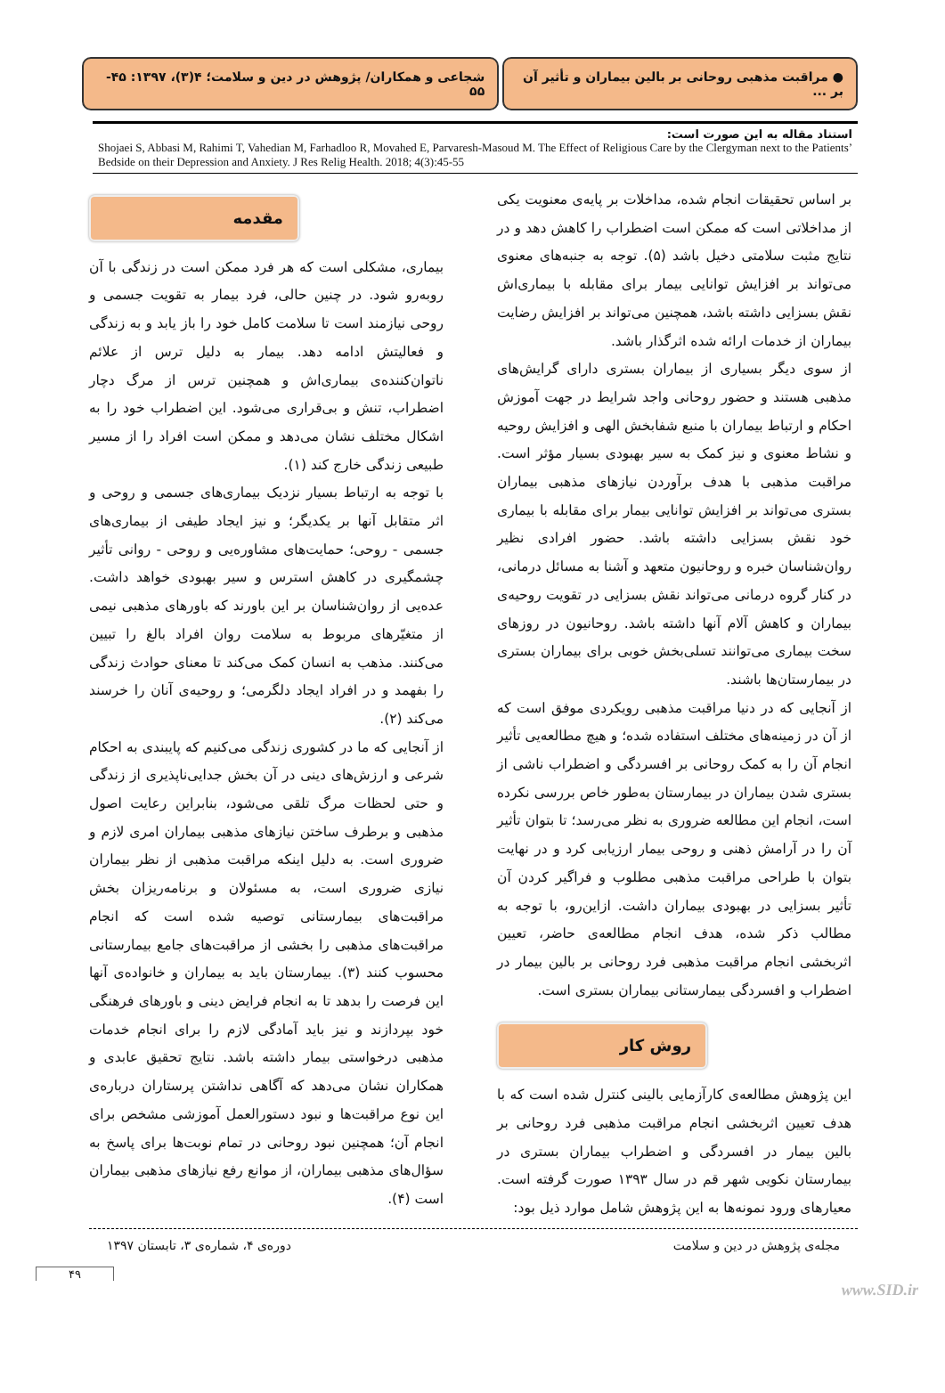● مراقبت مذهبی روحانی بر بالین بیماران و تأثیر آن بر ...
شجاعی و همکاران/ پژوهش در دین و سلامت؛ ۴(۳)، ۱۳۹۷: ۴۵- ۵۵
استناد مقاله به این صورت است:
Shojaei S, Abbasi M, Rahimi T, Vahedian M, Farhadloo R, Movahed E, Parvaresh-Masoud M. The Effect of Religious Care by the Clergyman next to the Patients’ Bedside on their Depression and Anxiety. J Res Relig Health. 2018; 4(3):45-55
مقدمه
بیماری، مشکلی است که هر فرد ممکن است در زندگی با آن روبه‌رو شود. در چنین حالی، فرد بیمار به تقویت جسمی و روحی نیازمند است تا سلامت کامل خود را باز یابد و به زندگی و فعالیتش ادامه دهد. بیمار به دلیل ترس از علائم ناتوان‌کننده‌ی بیماری‌اش و همچنین ترس از مرگ دچار اضطراب، تنش و بی‌قراری می‌شود. این اضطراب خود را به اشکال مختلف نشان می‌دهد و ممکن است افراد را از مسیر طبیعی زندگی خارج کند (۱).
با توجه به ارتباط بسیار نزدیک بیماری‌های جسمی و روحی و اثر متقابل آنها بر یکدیگر؛ و نیز ایجاد طیفی از بیماری‌های جسمی - روحی؛ حمایت‌های مشاوره‌یی و روحی - روانی تأثیر چشمگیری در کاهش استرس و سیر بهبودی خواهد داشت. عده‌یی از روان‌شناسان بر این باورند که باورهای مذهبی نیمی از متغیّرهای مربوط به سلامت روان افراد بالغ را تبیین می‌کنند. مذهب به انسان کمک می‌کند تا معنای حوادث زندگی را بفهمد و در افراد ایجاد دلگرمی؛ و روحیه‌ی آنان را خرسند می‌کند (۲).
از آنجایی که ما در کشوری زندگی می‌کنیم که پایبندی به احکام شرعی و ارزش‌های دینی در آن بخش جدایی‌ناپذیری از زندگی و حتی لحظات مرگ تلقی می‌شود، بنابراین رعایت اصول مذهبی و برطرف ساختن نیازهای مذهبی بیماران امری لازم و ضروری است. به دلیل اینکه مراقبت مذهبی از نظر بیماران نیازی ضروری است، به مسئولان و برنامه‌ریزان بخش مراقبت‌های بیمارستانی توصیه شده است که انجام مراقبت‌های مذهبی را بخشی از مراقبت‌های جامع بیمارستانی محسوب کنند (۳). بیمارستان باید به بیماران و خانواده‌ی آنها این فرصت را بدهد تا به انجام فرایض دینی و باورهای فرهنگی خود بپردازند و نیز باید آمادگی لازم را برای انجام خدمات مذهبی درخواستی بیمار داشته باشد. نتایج تحقیق عابدی و همکاران نشان می‌دهد که آگاهی نداشتن پرستاران درباره‌ی این نوع مراقبت‌ها و نبود دستورالعمل آموزشی مشخص برای انجام آن؛ همچنین نبود روحانی در تمام نوبت‌ها برای پاسخ به سؤال‌های مذهبی بیماران، از موانع رفع نیازهای مذهبی بیماران است (۴).
بر اساس تحقیقات انجام شده، مداخلات بر پایه‌ی معنویت یکی از مداخلاتی است که ممکن است اضطراب را کاهش دهد و در نتایج مثبت سلامتی دخیل باشد (۵). توجه به جنبه‌های معنوی می‌تواند بر افزایش توانایی بیمار برای مقابله با بیماری‌اش نقش بسزایی داشته باشد، همچنین می‌تواند بر افزایش رضایت بیماران از خدمات ارائه شده اثرگذار باشد.
از سوی دیگر بسیاری از بیماران بستری دارای گرایش‌های مذهبی هستند و حضور روحانی واجد شرایط در جهت آموزش احکام و ارتباط بیماران با منبع شفابخش الهی و افزایش روحیه و نشاط معنوی و نیز کمک به سیر بهبودی بسیار مؤثر است. مراقبت مذهبی با هدف برآوردن نیازهای مذهبی بیماران بستری می‌تواند بر افزایش توانایی بیمار برای مقابله با بیماری خود نقش بسزایی داشته باشد. حضور افرادی نظیر روان‌شناسان خبره و روحانیون متعهد و آشنا به مسائل درمانی، در کنار گروه درمانی می‌تواند نقش بسزایی در تقویت روحیه‌ی بیماران و کاهش آلام آنها داشته باشد. روحانیون در روزهای سخت بیماری می‌توانند تسلی‌بخش خوبی برای بیماران بستری در بیمارستان‌ها باشند.
از آنجایی که در دنیا مراقبت مذهبی رویکردی موفق است که از آن در زمینه‌های مختلف استفاده شده؛ و هیچ مطالعه‌یی تأثیر انجام آن را به کمک روحانی بر افسردگی و اضطراب ناشی از بستری شدن بیماران در بیمارستان به‌طور خاص بررسی نکرده است، انجام این مطالعه ضروری به نظر می‌رسد؛ تا بتوان تأثیر آن را در آرامش ذهنی و روحی بیمار ارزیابی کرد و در نهایت بتوان با طراحی مراقبت مذهبی مطلوب و فراگیر کردن آن تأثیر بسزایی در بهبودی بیماران داشت. ازاین‌رو، با توجه به مطالب ذکر شده، هدف انجام مطالعه‌ی حاضر، تعیین اثربخشی انجام مراقبت مذهبی فرد روحانی بر بالین بیمار در اضطراب و افسردگی بیمارستانی بیماران بستری است.
روش کار
این پژوهش مطالعه‌ی کارآزمایی بالینی کنترل شده است که با هدف تعیین اثربخشی انجام مراقبت مذهبی فرد روحانی بر بالین بیمار در افسردگی و اضطراب بیماران بستری در بیمارستان نکویی شهر قم در سال ۱۳۹۳ صورت گرفته است. معیارهای ورود نمونه‌ها به این پژوهش شامل موارد ذیل بود:
دوره‌ی ۴، شماره‌ی ۳، تابستان ۱۳۹۷ مجله‌ی پژوهش در دین و سلامت
۴۹
www.SID.ir